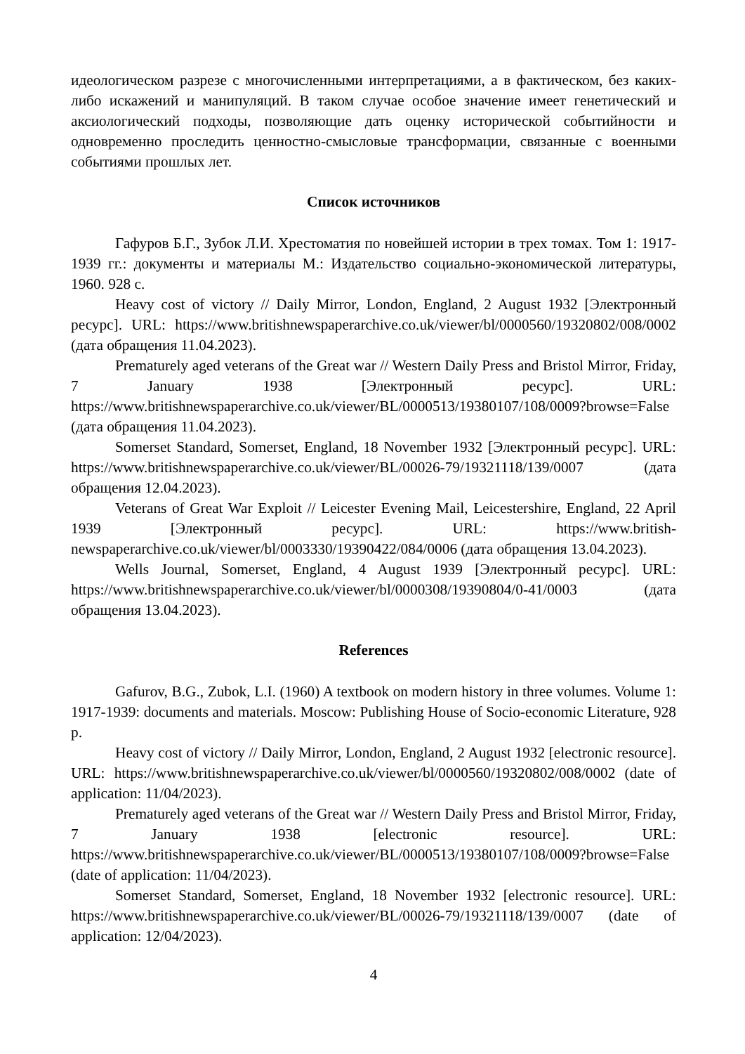идеологическом разрезе с многочисленными интерпретациями, а в фактическом, без каких-либо искажений и манипуляций. В таком случае особое значение имеет генетический и аксиологический подходы, позволяющие дать оценку исторической событийности и одновременно проследить ценностно-смысловые трансформации, связанные с военными событиями прошлых лет.
Список источников
Гафуров Б.Г., Зубок Л.И. Хрестоматия по новейшей истории в трех томах. Том 1: 1917-1939 гг.: документы и материалы М.: Издательство социально-экономической литературы, 1960. 928 с.
Heavy cost of victory // Daily Mirror, London, England, 2 August 1932 [Электронный ресурс]. URL: https://www.britishnewspaperarchive.co.uk/viewer/bl/0000560/19320802/008/0002 (дата обращения 11.04.2023).
Prematurely aged veterans of the Great war // Western Daily Press and Bristol Mirror, Friday, 7 January 1938 [Электронный ресурс]. URL: https://www.britishnewspaperarchive.co.uk/viewer/BL/0000513/19380107/108/0009?browse=False (дата обращения 11.04.2023).
Somerset Standard, Somerset, England, 18 November 1932 [Электронный ресурс]. URL: https://www.britishnewspaperarchive.co.uk/viewer/BL/00026-79/19321118/139/0007 (дата обращения 12.04.2023).
Veterans of Great War Exploit // Leicester Evening Mail, Leicestershire, England, 22 April 1939 [Электронный ресурс]. URL: https://www.british-newspaperarchive.co.uk/viewer/bl/0003330/19390422/084/0006 (дата обращения 13.04.2023).
Wells Journal, Somerset, England, 4 August 1939 [Электронный ресурс]. URL: https://www.britishnewspaperarchive.co.uk/viewer/bl/0000308/19390804/0-41/0003 (дата обращения 13.04.2023).
References
Gafurov, B.G., Zubok, L.I. (1960) A textbook on modern history in three volumes. Volume 1: 1917-1939: documents and materials. Moscow: Publishing House of Socio-economic Literature, 928 p.
Heavy cost of victory // Daily Mirror, London, England, 2 August 1932 [electronic resource]. URL: https://www.britishnewspaperarchive.co.uk/viewer/bl/0000560/19320802/008/0002 (date of application: 11/04/2023).
Prematurely aged veterans of the Great war // Western Daily Press and Bristol Mirror, Friday, 7 January 1938 [electronic resource]. URL: https://www.britishnewspaperarchive.co.uk/viewer/BL/0000513/19380107/108/0009?browse=False (date of application: 11/04/2023).
Somerset Standard, Somerset, England, 18 November 1932 [electronic resource]. URL: https://www.britishnewspaperarchive.co.uk/viewer/BL/00026-79/19321118/139/0007 (date of application: 12/04/2023).
4